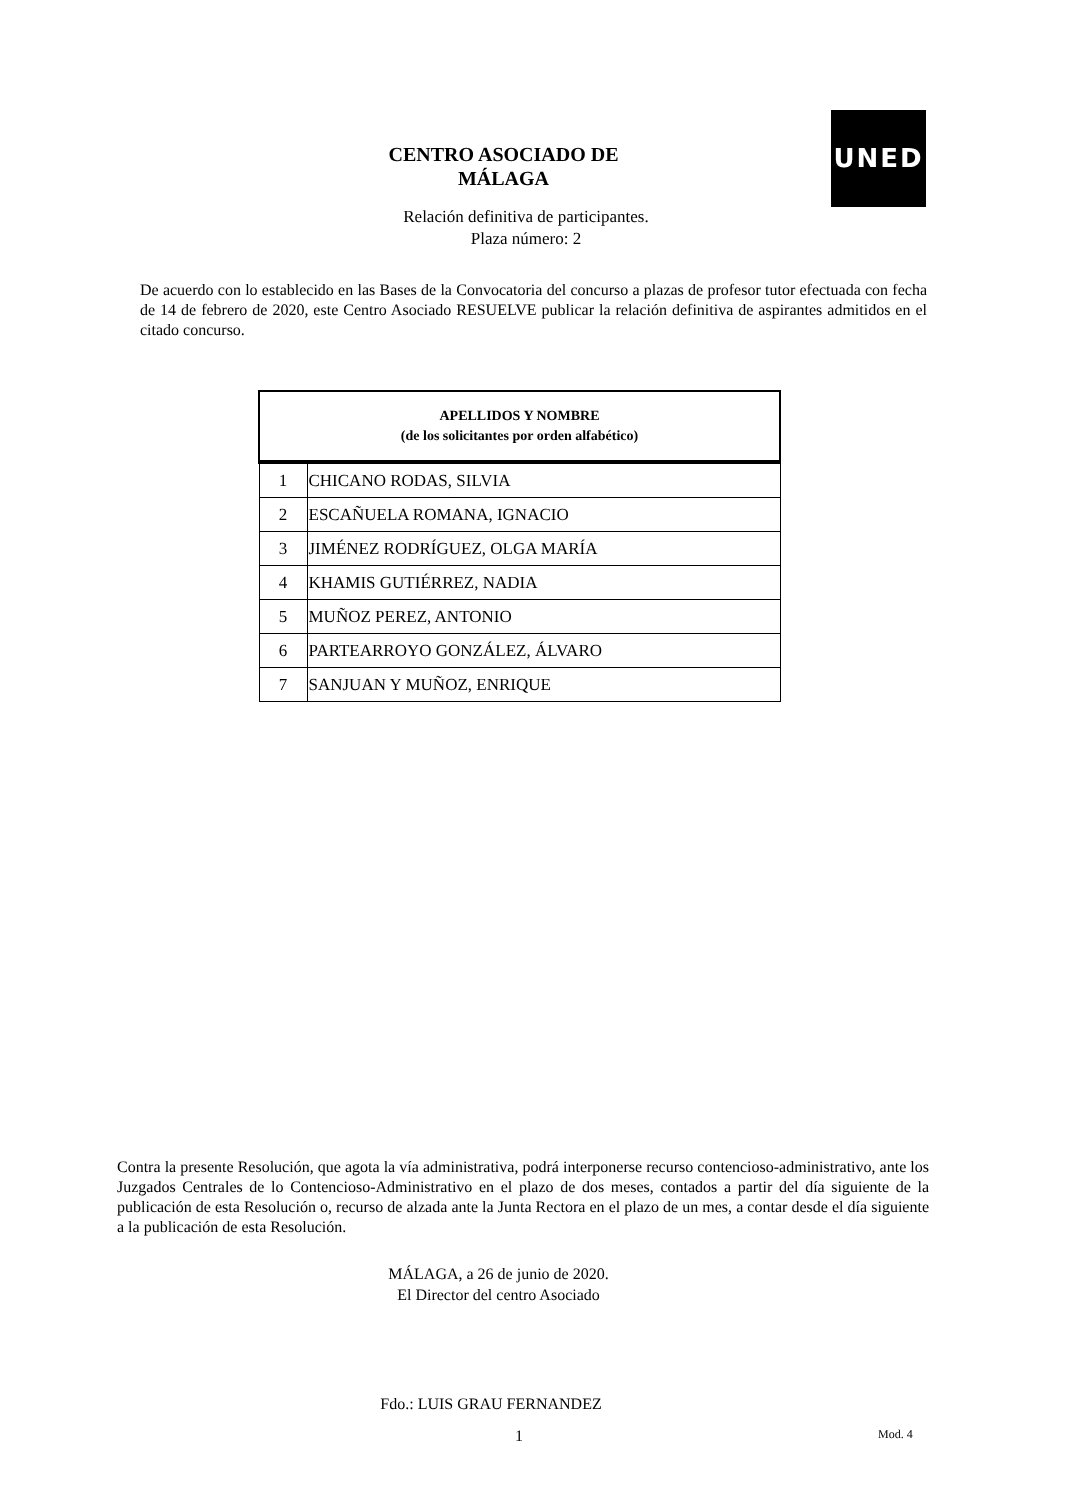UNED
CENTRO ASOCIADO DE
MÁLAGA
Relación definitiva de participantes.
Plaza número: 2
De acuerdo con lo establecido en las Bases de la Convocatoria del concurso a plazas de profesor tutor efectuada con fecha de 14 de febrero de 2020, este Centro Asociado RESUELVE publicar la relación definitiva de aspirantes admitidos en el citado concurso.
| APELLIDOS Y NOMBRE (de los solicitantes por orden alfabético) | |
| --- | --- |
| 1 | CHICANO RODAS, SILVIA |
| 2 | ESCAÑUELA ROMANA, IGNACIO |
| 3 | JIMÉNEZ RODRÍGUEZ, OLGA MARÍA |
| 4 | KHAMIS GUTIÉRREZ, NADIA |
| 5 | MUÑOZ PEREZ, ANTONIO |
| 6 | PARTEARROYO GONZÁLEZ, ÁLVARO |
| 7 | SANJUAN Y MUÑOZ, ENRIQUE |
Contra la presente Resolución, que agota la vía administrativa, podrá interponerse recurso contencioso-administrativo, ante los Juzgados Centrales de lo Contencioso-Administrativo en el plazo de dos meses, contados a partir del día siguiente de la publicación de esta Resolución o, recurso de alzada ante la Junta Rectora en el plazo de un mes, a contar desde el día siguiente a la publicación de esta Resolución.
MÁLAGA, a 26 de junio de 2020.
El Director del centro Asociado
Fdo.: LUIS GRAU FERNANDEZ
1 Mod. 4